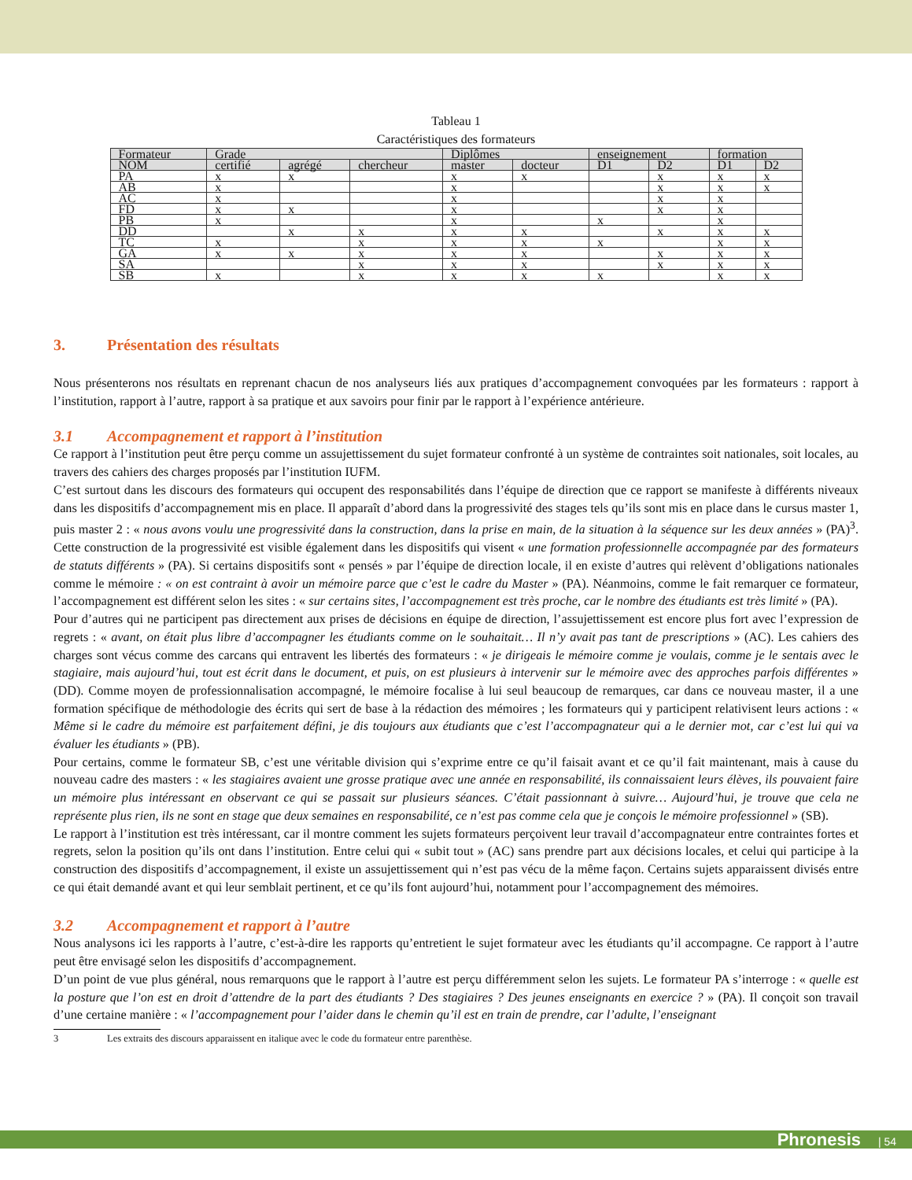Tableau 1
Caractéristiques des formateurs
| Formateur | Grade | | | Diplômes | | enseignement | | formation | |
| NOM | certifié | agrégé | chercheur | master | docteur | D1 | D2 | D1 | D2 |
| PA | x | x | | x | x | | x | x | x |
| AB | x | | | x | | | x | x | x |
| AC | x | | | x | | | x | x | |
| FD | x | x | | x | | | x | x | |
| PB | x | | | x | | x | | x | |
| DD | | x | x | x | x | | x | x | x |
| TC | x | | x | x | x | x | | x | x |
| GA | x | x | x | x | x | | x | x | x |
| SA | | | x | x | x | | x | x | x |
| SB | x | | x | x | x | x | | x | x |
3. Présentation des résultats
Nous présenterons nos résultats en reprenant chacun de nos analyseurs liés aux pratiques d’accompagnement convoquées par les formateurs : rapport à l’institution, rapport à l’autre, rapport à sa pratique et aux savoirs pour finir par le rapport à l’expérience antérieure.
3.1 Accompagnement et rapport à l’institution
Ce rapport à l’institution peut être perçu comme un assujettissement du sujet formateur confronté à un système de contraintes soit nationales, soit locales, au travers des cahiers des charges proposés par l’institution IUFM.
C’est surtout dans les discours des formateurs qui occupent des responsabilités dans l’équipe de direction que ce rapport se manifeste à différents niveaux dans les dispositifs d’accompagnement mis en place. Il apparaît d’abord dans la progressivité des stages tels qu’ils sont mis en place dans le cursus master 1, puis master 2 : « nous avons voulu une progressivité dans la construction, dans la prise en main, de la situation à la séquence sur les deux années » (PA)<sup>3</sup>. Cette construction de la progressivité est visible également dans les dispositifs qui visent « une formation professionnelle accompagnée par des formateurs de statuts différents » (PA). Si certains dispositifs sont « pensés » par l’équipe de direction locale, il en existe d’autres qui relèvent d’obligations nationales comme le mémoire : « on est contraint à avoir un mémoire parce que c’est le cadre du Master » (PA). Néanmoins, comme le fait remarquer ce formateur, l’accompagnement est différent selon les sites : « sur certains sites, l’accompagnement est très proche, car le nombre des étudiants est très limité » (PA).
Pour d’autres qui ne participent pas directement aux prises de décisions en équipe de direction, l’assujettissement est encore plus fort avec l’expression de regrets : « avant, on était plus libre d’accompagner les étudiants comme on le souhaitait… Il n’y avait pas tant de prescriptions » (AC). Les cahiers des charges sont vécus comme des carcans qui entravent les libertés des formateurs : « je dirigeais le mémoire comme je voulais, comme je le sentais avec le stagiaire, mais aujourd’hui, tout est écrit dans le document, et puis, on est plusieurs à intervenir sur le mémoire avec des approches parfois différentes » (DD). Comme moyen de professionnalisation accompagné, le mémoire focalise à lui seul beaucoup de remarques, car dans ce nouveau master, il a une formation spécifique de méthodologie des écrits qui sert de base à la rédaction des mémoires ; les formateurs qui y participent relativisent leurs actions : « Même si le cadre du mémoire est parfaitement défini, je dis toujours aux étudiants que c’est l’accompagnateur qui a le dernier mot, car c’est lui qui va évaluer les étudiants » (PB).
Pour certains, comme le formateur SB, c’est une véritable division qui s’exprime entre ce qu’il faisait avant et ce qu’il fait maintenant, mais à cause du nouveau cadre des masters : « les stagiaires avaient une grosse pratique avec une année en responsabilité, ils connaissaient leurs élèves, ils pouvaient faire un mémoire plus intéressant en observant ce qui se passait sur plusieurs séances. C’était passionnant à suivre… Aujourd’hui, je trouve que cela ne représente plus rien, ils ne sont en stage que deux semaines en responsabilité, ce n’est pas comme cela que je conçois le mémoire professionnel » (SB).
Le rapport à l’institution est très intéressant, car il montre comment les sujets formateurs perçoivent leur travail d’accompagnateur entre contraintes fortes et regrets, selon la position qu’ils ont dans l’institution. Entre celui qui « subit tout » (AC) sans prendre part aux décisions locales, et celui qui participe à la construction des dispositifs d’accompagnement, il existe un assujettissement qui n’est pas vécu de la même façon. Certains sujets apparaissent divisés entre ce qui était demandé avant et qui leur semblait pertinent, et ce qu’ils font aujourd’hui, notamment pour l’accompagnement des mémoires.
3.2 Accompagnement et rapport à l’autre
Nous analysons ici les rapports à l’autre, c’est-à-dire les rapports qu’entretient le sujet formateur avec les étudiants qu’il accompagne. Ce rapport à l’autre peut être envisagé selon les dispositifs d’accompagnement.
D’un point de vue plus général, nous remarquons que le rapport à l’autre est perçu différemment selon les sujets. Le formateur PA s’interroge : « quelle est la posture que l’on est en droit d’attendre de la part des étudiants ? Des stagiaires ? Des jeunes enseignants en exercice ? » (PA). Il conçoit son travail d’une certaine manière : « l’accompagnement pour l’aider dans le chemin qu’il est en train de prendre, car l’adulte, l’enseignant
3 Les extraits des discours apparaissent en italique avec le code du formateur entre parenthèse.
Phronesis | 54